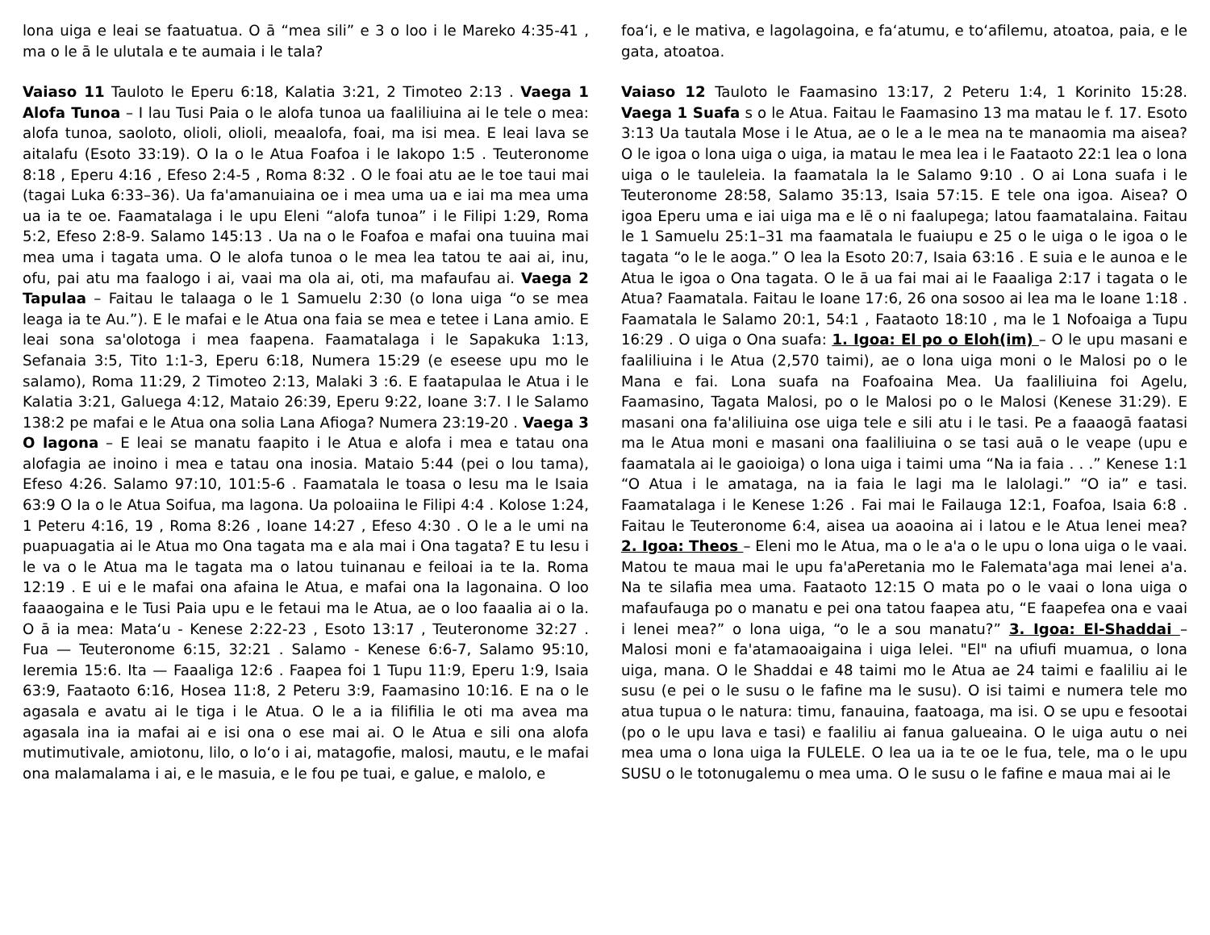lona uiga e leai se faatuatua. O ā “mea sili” e 3 o loo i le Mareko 4:35-41 , ma o le ā le ulutala e te aumaia i le tala?
Vaiaso 11 Tauloto le Eperu 6:18, Kalatia 3:21, 2 Timoteo 2:13 . Vaega 1 Alofa Tunoa – I lau Tusi Paia o le alofa tunoa ua faaliliuina ai le tele o mea: alofa tunoa, saoloto, olioli, olioli, meaalofa, foai, ma isi mea. E leai lava se aitalafu (Esoto 33:19). O Ia o le Atua Foafoa i le Iakopo 1:5 . Teuteronome 8:18 , Eperu 4:16 , Efeso 2:4-5 , Roma 8:32 . O le foai atu ae le toe taui mai (tagai Luka 6:33–36). Ua fa'amanuiaina oe i mea uma ua e iai ma mea uma ua ia te oe. Faamatalaga i le upu Eleni “alofa tunoa” i le Filipi 1:29, Roma 5:2, Efeso 2:8-9. Salamo 145:13 . Ua na o le Foafoa e mafai ona tuuina mai mea uma i tagata uma. O le alofa tunoa o le mea lea tatou te aai ai, inu, ofu, pai atu ma faalogo i ai, vaai ma ola ai, oti, ma mafaufau ai. Vaega 2 Tapulaa – Faitau le talaaga o le 1 Samuelu 2:30 (o lona uiga “o se mea leaga ia te Au.”). E le mafai e le Atua ona faia se mea e tetee i Lana amio. E leai sona sa'olotoga i mea faapena. Faamatalaga i le Sapakuka 1:13, Sefanaia 3:5, Tito 1:1-3, Eperu 6:18, Numera 15:29 (e eseese upu mo le salamo), Roma 11:29, 2 Timoteo 2:13, Malaki 3 :6. E faatapulaa le Atua i le Kalatia 3:21, Galuega 4:12, Mataio 26:39, Eperu 9:22, Ioane 3:7. I le Salamo 138:2 pe mafai e le Atua ona solia Lana Afioga? Numera 23:19-20 . Vaega 3 O lagona – E leai se manatu faapito i le Atua e alofa i mea e tatau ona alofagia ae inoino i mea e tatau ona inosia. Mataio 5:44 (pei o lou tama), Efeso 4:26. Salamo 97:10, 101:5-6 . Faamatala le toasa o Iesu ma le Isaia 63:9 O Ia o le Atua Soifua, ma lagona. Ua poloaiina le Filipi 4:4 . Kolose 1:24, 1 Peteru 4:16, 19 , Roma 8:26 , Ioane 14:27 , Efeso 4:30 . O le a le umi na puapuagatia ai le Atua mo Ona tagata ma e ala mai i Ona tagata? E tu Iesu i le va o le Atua ma le tagata ma o latou tuinanau e feiloai ia te Ia. Roma 12:19 . E ui e le mafai ona afaina le Atua, e mafai ona Ia lagonaina. O loo faaaogaina e le Tusi Paia upu e le fetaui ma le Atua, ae o loo faaalia ai o Ia. O ā ia mea: Mata‘u - Kenese 2:22-23 , Esoto 13:17 , Teuteronome 32:27 . Fua — Teuteronome 6:15, 32:21 . Salamo - Kenese 6:6-7, Salamo 95:10, Ieremia 15:6. Ita — Faaaliga 12:6 . Faapea foi 1 Tupu 11:9, Eperu 1:9, Isaia 63:9, Faataoto 6:16, Hosea 11:8, 2 Peteru 3:9, Faamasino 10:16. E na o le agasala e avatu ai le tiga i le Atua. O le a ia filifilia le oti ma avea ma agasala ina ia mafai ai e isi ona o ese mai ai. O le Atua e sili ona alofa mutimutivale, amiotonu, lilo, o lo‘o i ai, matagofie, malosi, mautu, e le mafai ona malamalama i ai, e le masuia, e le fou pe tuai, e galue, e malolo, e
foa‘i, e le mativa, e lagolagoina, e fa‘atumu, e to‘afilemu, atoatoa, paia, e le gata, atoatoa.
Vaiaso 12 Tauloto le Faamasino 13:17, 2 Peteru 1:4, 1 Korinito 15:28. Vaega 1 Suafa s o le Atua. Faitau le Faamasino 13 ma matau le f. 17. Esoto 3:13 Ua tautala Mose i le Atua, ae o le a le mea na te manaomia ma aisea? O le igoa o lona uiga o uiga, ia matau le mea lea i le Faataoto 22:1 lea o lona uiga o le tauleleia. Ia faamatala la le Salamo 9:10 . O ai Lona suafa i le Teuteronome 28:58, Salamo 35:13, Isaia 57:15. E tele ona igoa. Aisea? O igoa Eperu uma e iai uiga ma e lē o ni faalupega; latou faamatalaina. Faitau le 1 Samuelu 25:1–31 ma faamatala le fuaiupu e 25 o le uiga o le igoa o le tagata “o le le aoga.” O lea la Esoto 20:7, Isaia 63:16 . E suia e le aunoa e le Atua le igoa o Ona tagata. O le ā ua fai mai ai le Faaaliga 2:17 i tagata o le Atua? Faamatala. Faitau le Ioane 17:6, 26 ona sosoo ai lea ma le Ioane 1:18 . Faamatala le Salamo 20:1, 54:1 , Faataoto 18:10 , ma le 1 Nofoaiga a Tupu 16:29 . O uiga o Ona suafa: 1. Igoa: El po o Eloh(im) – O le upu masani e faaliliuina i le Atua (2,570 taimi), ae o lona uiga moni o le Malosi po o le Mana e fai. Lona suafa na Foafoaina Mea. Ua faaliliuina foi Agelu, Faamasino, Tagata Malosi, po o le Malosi po o le Malosi (Kenese 31:29). E masani ona fa'aliliuina ose uiga tele e sili atu i le tasi. Pe a faaaogā faatasi ma le Atua moni e masani ona faaliliuina o se tasi auā o le veape (upu e faamatala ai le gaoioiga) o lona uiga i taimi uma “Na ia faia . . .” Kenese 1:1 “O Atua i le amataga, na ia faia le lagi ma le lalolagi.” “O ia” e tasi. Faamatalaga i le Kenese 1:26 . Fai mai le Failauga 12:1, Foafoa, Isaia 6:8 . Faitau le Teuteronome 6:4, aisea ua aoaoina ai i latou e le Atua lenei mea? 2. Igoa: Theos – Eleni mo le Atua, ma o le a'a o le upu o lona uiga o le vaai. Matou te maua mai le upu fa'aPeretania mo le Falemata'aga mai lenei a'a. Na te silafia mea uma. Faataoto 12:15 O mata po o le vaai o lona uiga o mafaufauga po o manatu e pei ona tatou faapea atu, “E faapefea ona e vaai i lenei mea?” o lona uiga, “o le a sou manatu?” 3. Igoa: El-Shaddai – Malosi moni e fa'atamaoaigaina i uiga lelei. "El" na ufiufi muamua, o lona uiga, mana. O le Shaddai e 48 taimi mo le Atua ae 24 taimi e faaliliu ai le susu (e pei o le susu o le fafine ma le susu). O isi taimi e numera tele mo atua tupua o le natura: timu, fanauina, faatoaga, ma isi. O se upu e fesootai (po o le upu lava e tasi) e faaliliu ai fanua galueaina. O le uiga autu o nei mea uma o lona uiga Ia FULELE. O lea ua ia te oe le fua, tele, ma o le upu SUSU o le totonugalemu o mea uma. O le susu o le fafine e maua mai ai le